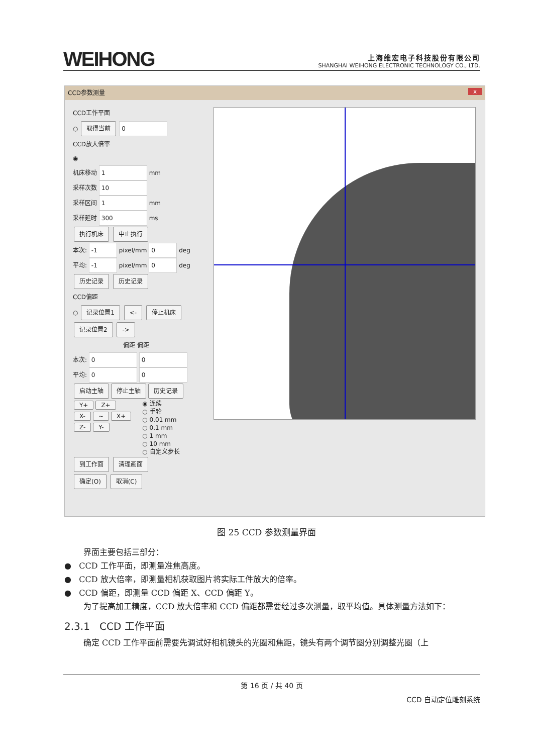WEIHONG
上海维宏电子科技股份有限公司
SHANGHAI WEIHONG ELECTRONIC TECHNOLOGY CO., LTD.
CCD参数测量 x
CCD工作平面
○ 取得当前 0
CCD放大倍率
◉
机床移动 1 mm
采样次数 10
采样区间 1 mm
采样延时 300 ms
执行机床 中止执行
本次: -1 pixel/mm 0 deg
平均: -1 pixel/mm 0 deg
历史记录 历史记录
CCD偏距
○ 记录位置1 <- 停止机床
记录位置2 ->
偏距 偏距
本次: 0 0
平均: 0 0
启动主轴 停止主轴 历史记录
Y+ Z+
X- ~ X+
Z- Y-
◉ 连续
○ 手轮
○ 0.01 mm
○ 0.1 mm
○ 1 mm
○ 10 mm
○ 自定义步长
到工作面 清理画面
确定(O) 取消(C)
图 25 CCD 参数测量界面
界面主要包括三部分：
● CCD 工作平面，即测量准焦高度。
● CCD 放大倍率，即测量相机获取图片将实际工件放大的倍率。
● CCD 偏距，即测量 CCD 偏距 X、CCD 偏距 Y。
为了提高加工精度，CCD 放大倍率和 CCD 偏距都需要经过多次测量，取平均值。具体测量方法如下：
2.3.1 CCD 工作平面
确定 CCD 工作平面前需要先调试好相机镜头的光圈和焦距，镜头有两个调节圈分别调整光圈（上
第 16 页 / 共 40 页
CCD 自动定位雕刻系统